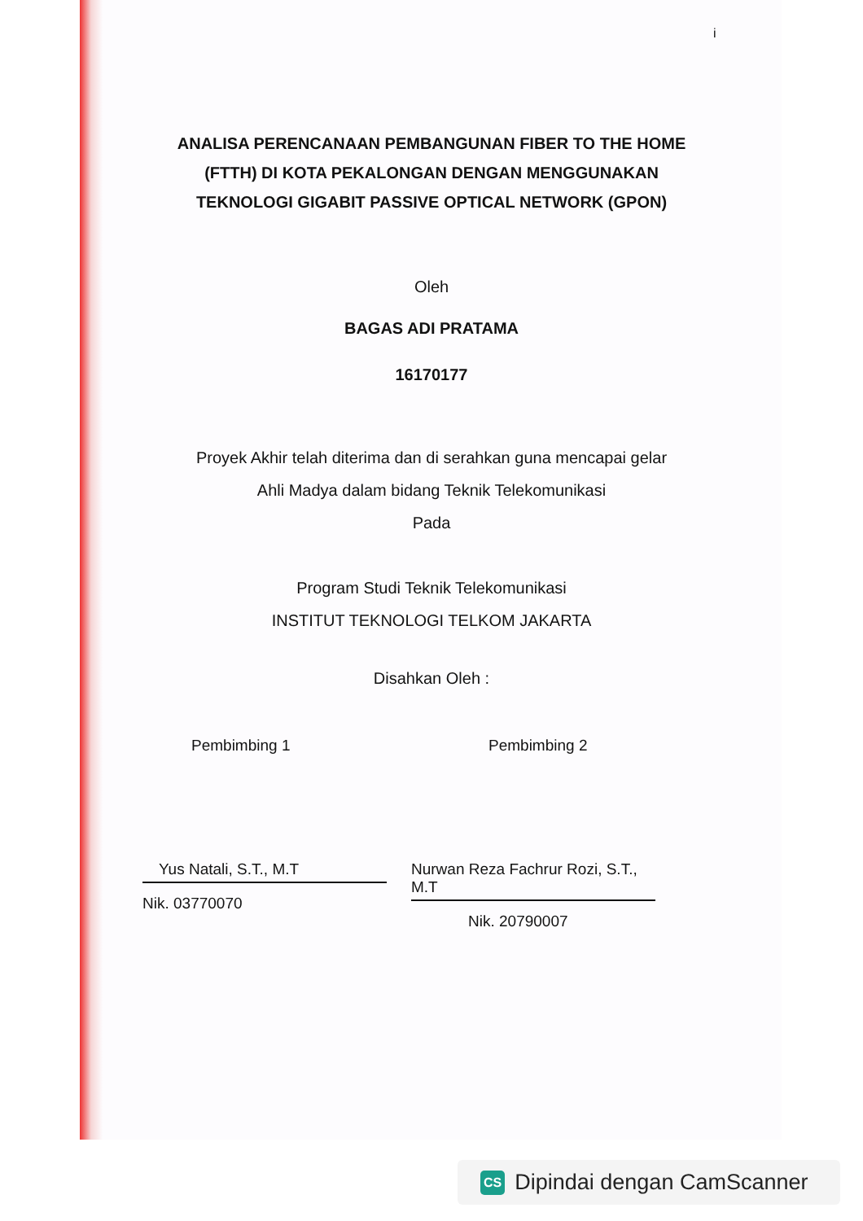i
ANALISA PERENCANAAN PEMBANGUNAN FIBER TO THE HOME
(FTTH) DI KOTA PEKALONGAN DENGAN MENGGUNAKAN
TEKNOLOGI GIGABIT PASSIVE OPTICAL NETWORK (GPON)
Oleh
BAGAS ADI PRATAMA
16170177
Proyek Akhir telah diterima dan di serahkan guna mencapai gelar
Ahli Madya dalam bidang Teknik Telekomunikasi
Pada
Program Studi Teknik Telekomunikasi
INSTITUT TEKNOLOGI TELKOM JAKARTA
Disahkan Oleh :
Pembimbing 1
Yus Natali, S.T., M.T
Nik. 03770070
Pembimbing 2
Nurwan Reza Fachrur Rozi, S.T., M.T
Nik. 20790007
CS Dipindai dengan CamScanner